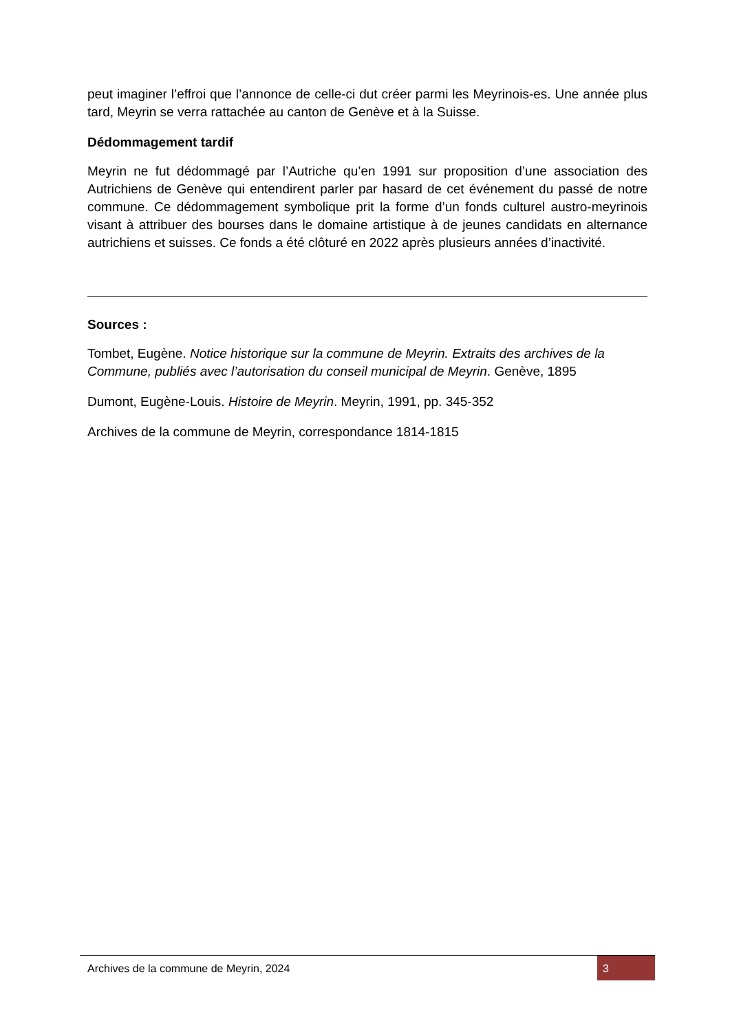peut imaginer l’effroi que l’annonce de celle-ci dut créer parmi les Meyrinois-es. Une année plus tard, Meyrin se verra rattachée au canton de Genève et à la Suisse.
Dédommagement tardif
Meyrin ne fut dédommagé par l’Autriche qu’en 1991 sur proposition d’une association des Autrichiens de Genève qui entendirent parler par hasard de cet événement du passé de notre commune. Ce dédommagement symbolique prit la forme d’un fonds culturel austro-meyrinois visant à attribuer des bourses dans le domaine artistique à de jeunes candidats en alternance autrichiens et suisses. Ce fonds a été clôturé en 2022 après plusieurs années d’inactivité.
Sources :
Tombet, Eugène. Notice historique sur la commune de Meyrin. Extraits des archives de la Commune, publiés avec l’autorisation du conseil municipal de Meyrin. Genève, 1895
Dumont, Eugène-Louis. Histoire de Meyrin. Meyrin, 1991, pp. 345-352
Archives de la commune de Meyrin, correspondance 1814-1815
Archives de la commune de Meyrin, 2024 3